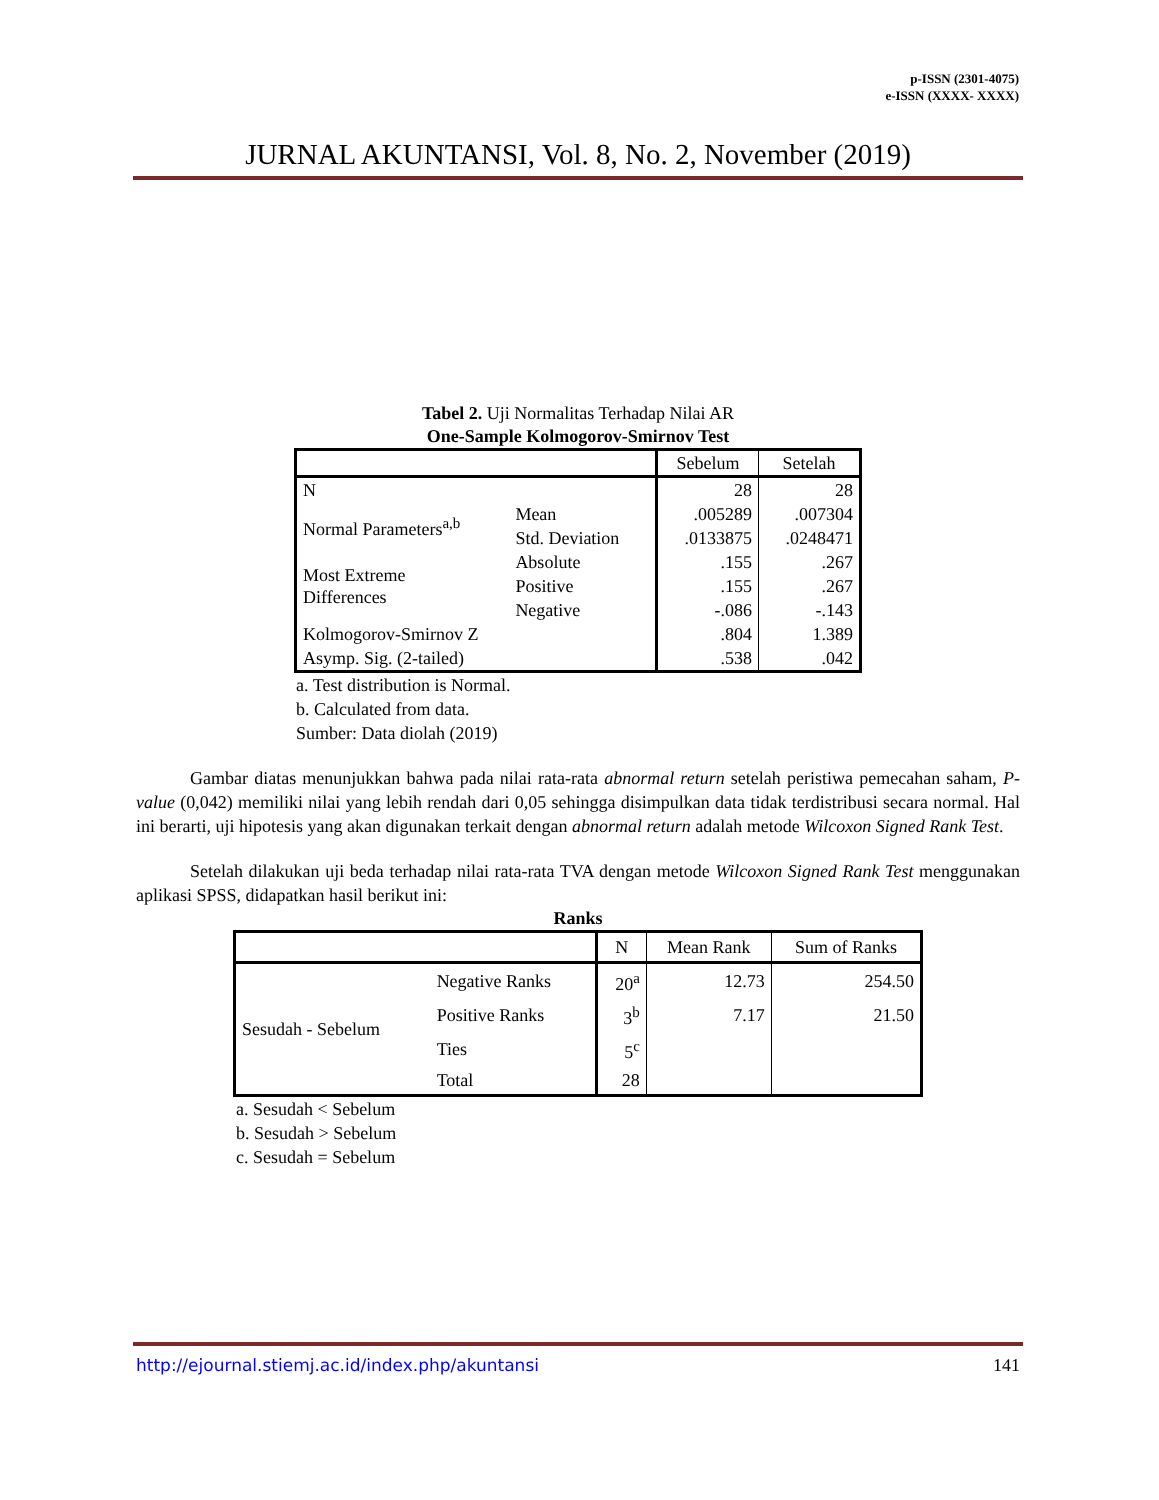p-ISSN (2301-4075)
e-ISSN (XXXX- XXXX)
JURNAL AKUNTANSI, Vol. 8, No. 2, November (2019)
Tabel 2. Uji Normalitas Terhadap Nilai AR
One-Sample Kolmogorov-Smirnov Test
| | | Sebelum | Setelah |
| N | | 28 | 28 |
| Normal Parameters<sup>a,b</sup> | Mean | .005289 | .007304 |
| | Std. Deviation | .0133875 | .0248471 |
| Most Extreme Differences | Absolute | .155 | .267 |
| | Positive | .155 | .267 |
| | Negative | -.086 | -.143 |
| Kolmogorov-Smirnov Z | | .804 | 1.389 |
| Asymp. Sig. (2-tailed) | | .538 | .042 |
a. Test distribution is Normal.
b. Calculated from data.
Sumber: Data diolah (2019)
Gambar diatas menunjukkan bahwa pada nilai rata-rata abnormal return setelah peristiwa pemecahan saham, P-value (0,042) memiliki nilai yang lebih rendah dari 0,05 sehingga disimpulkan data tidak terdistribusi secara normal. Hal ini berarti, uji hipotesis yang akan digunakan terkait dengan abnormal return adalah metode Wilcoxon Signed Rank Test.
Setelah dilakukan uji beda terhadap nilai rata-rata TVA dengan metode Wilcoxon Signed Rank Test menggunakan aplikasi SPSS, didapatkan hasil berikut ini:
Ranks
| | | N | Mean Rank | Sum of Ranks |
| Sesudah - Sebelum | Negative Ranks | 20<sup>a</sup> | 12.73 | 254.50 |
| | Positive Ranks | 3<sup>b</sup> | 7.17 | 21.50 |
| | Ties | 5<sup>c</sup> | | |
| | Total | 28 | | |
a. Sesudah < Sebelum
b. Sesudah > Sebelum
c. Sesudah = Sebelum
http://ejournal.stiemj.ac.id/index.php/akuntansi 141